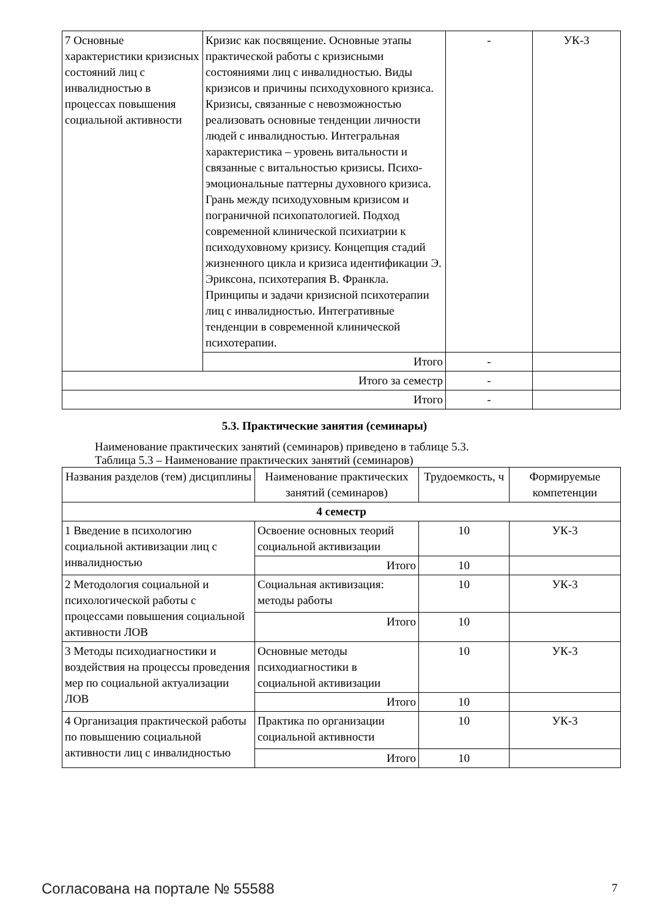| 7 Основные характеристики кризисных состояний лиц с инвалидностью в процессах повышения социальной активности | Кризис как посвящение. Основные этапы практической работы с кризисными состояниями лиц с инвалидностью. Виды кризисов и причины психодуховного кризиса. Кризисы, связанные с невозможностью реализовать основные тенденции личности людей с инвалидностью. Интегральная характеристика – уровень витальности и связанные с витальностью кризисы. Психо-эмоциональные паттерны духовного кризиса. Грань между психодуховным кризисом и пограничной психопатологией. Подход современной клинической психиатрии к психодуховному кризису. Концепция стадий жизненного цикла и кризиса идентификации Э. Эриксона, психотерапия В. Франкла. Принципы и задачи кризисной психотерапии лиц с инвалидностью. Интегративные тенденции в современной клинической психотерапии. | - | УК-3 |
| | Итого | - | |
| Итого за семестр | | - | |
| Итого | | - | |
5.3. Практические занятия (семинары)
Наименование практических занятий (семинаров) приведено в таблице 5.3.
Таблица 5.3 – Наименование практических занятий (семинаров)
| Названия разделов (тем) дисциплины | Наименование практических занятий (семинаров) | Трудоемкость, ч | Формируемые компетенции |
| --- | --- | --- | --- |
| 4 семестр | | | |
| 1 Введение в психологию социальной активизации лиц с инвалидностью | Освоение основных теорий социальной активизации | 10 | УК-3 |
| | Итого | 10 | |
| 2 Методология социальной и психологической работы с процессами повышения социальной активности ЛОВ | Социальная активизация: методы работы | 10 | УК-3 |
| | Итого | 10 | |
| 3 Методы психодиагностики и воздействия на процессы проведения мер по социальной актуализации ЛОВ | Основные методы психодиагностики в социальной активизации | 10 | УК-3 |
| | Итого | 10 | |
| 4 Организация практической работы по повышению социальной активности лиц с инвалидностью | Практика по организации социальной активности | 10 | УК-3 |
| | Итого | 10 | |
Согласована на портале № 55588 7